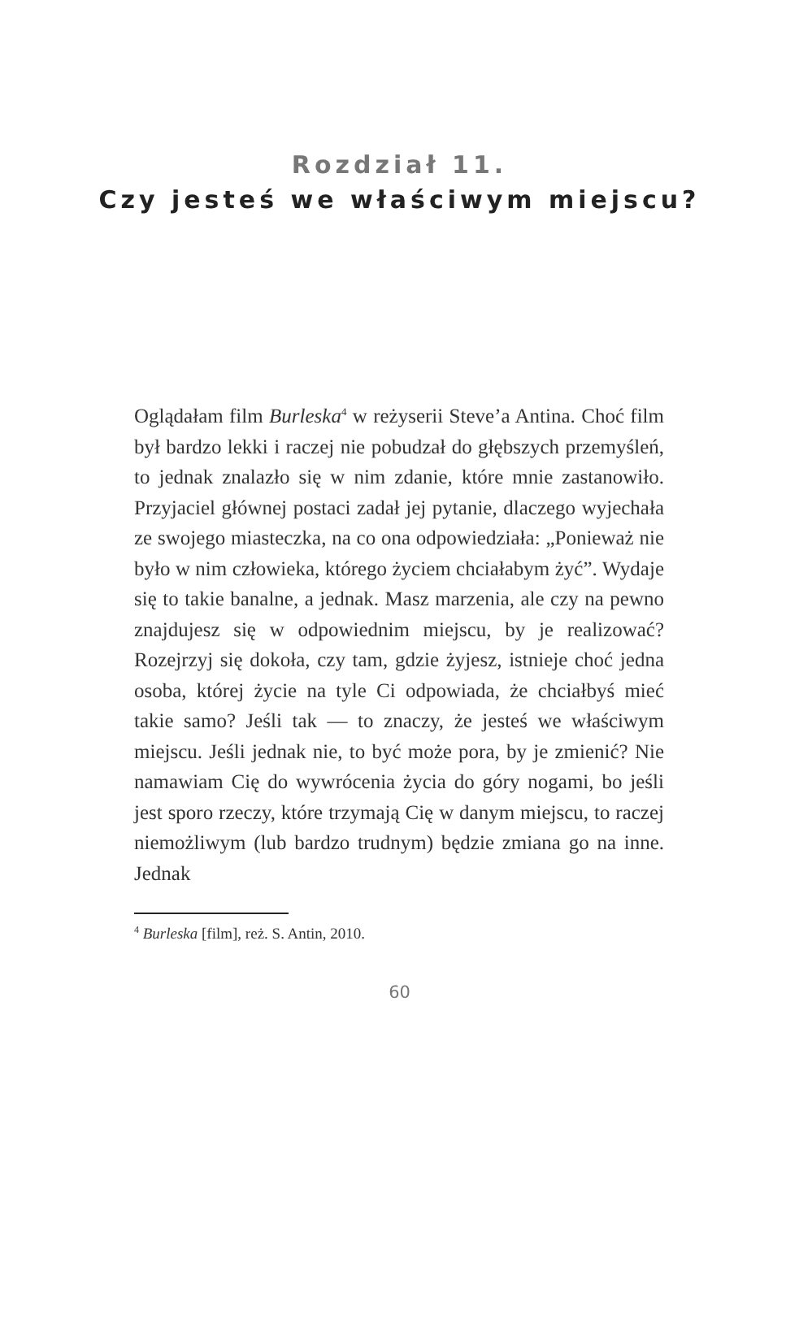Rozdział 11.
Czy jesteś we właściwym miejscu?
Oglądałam film Burleska<sup>4</sup> w reżyserii Steve’a Antina. Choć film był bardzo lekki i raczej nie pobudzał do głębszych przemyśleń, to jednak znalazło się w nim zdanie, które mnie zastanowiło. Przyjaciel głównej postaci zadał jej pytanie, dlaczego wyjechała ze swojego miasteczka, na co ona odpowiedziała: „Ponieważ nie było w nim człowieka, którego życiem chciałabym żyć”. Wydaje się to takie banalne, a jednak. Masz marzenia, ale czy na pewno znajdujesz się w odpowiednim miejscu, by je realizować? Rozejrzyj się dokoła, czy tam, gdzie żyjesz, istnieje choć jedna osoba, której życie na tyle Ci odpowiada, że chciałbyś mieć takie samo? Jeśli tak — to znaczy, że jesteś we właściwym miejscu. Jeśli jednak nie, to być może pora, by je zmienić? Nie namawiam Cię do wywrócenia życia do góry nogami, bo jeśli jest sporo rzeczy, które trzymają Cię w danym miejscu, to raczej niemożliwym (lub bardzo trudnym) będzie zmiana go na inne. Jednak
<sup>4</sup> Burleska [film], reż. S. Antin, 2010.
60